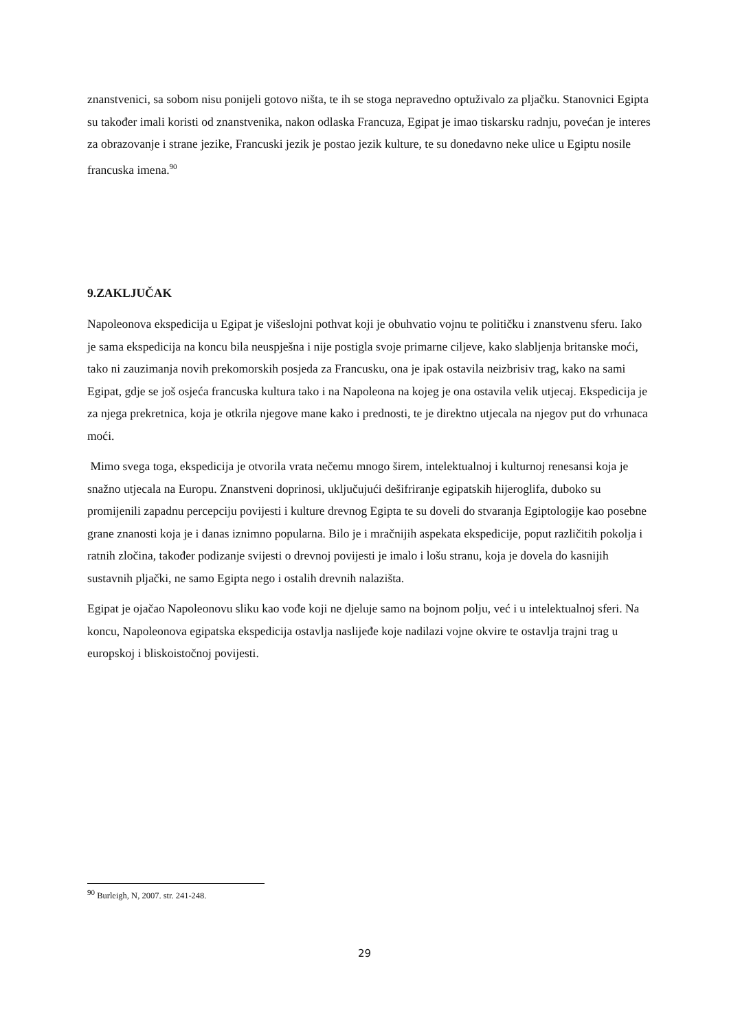znanstvenici, sa sobom nisu ponijeli gotovo ništa, te ih se stoga nepravedno optuživalo za pljačku. Stanovnici Egipta su također imali koristi od znanstvenika, nakon odlaska Francuza, Egipat je imao tiskarsku radnju, povećan je interes za obrazovanje i strane jezike, Francuski jezik je postao jezik kulture, te su donedavno neke ulice u Egiptu nosile francuska imena.<sup>90</sup>
9.ZAKLJUČAK
Napoleonova ekspedicija u Egipat je višeslojni pothvat koji je obuhvatio vojnu te političku i znanstvenu sferu. Iako je sama ekspedicija na koncu bila neuspješna i nije postigla svoje primarne ciljeve, kako slabljenja britanske moći, tako ni zauzimanja novih prekomorskih posjeda za Francusku, ona je ipak ostavila neizbrisiv trag, kako na sami Egipat, gdje se još osjeća francuska kultura tako i na Napoleona na kojeg je ona ostavila velik utjecaj. Ekspedicija je za njega prekretnica, koja je otkrila njegove mane kako i prednosti, te je direktno utjecala na njegov put do vrhunaca moći.
Mimo svega toga, ekspedicija je otvorila vrata nečemu mnogo širem, intelektualnoj i kulturnoj renesansi koja je snažno utjecala na Europu. Znanstveni doprinosi, uključujući dešifriranje egipatskih hijeroglifa, duboko su promijenili zapadnu percepciju povijesti i kulture drevnog Egipta te su doveli do stvaranja Egiptologije kao posebne grane znanosti koja je i danas iznimno popularna. Bilo je i mračnijih aspekata ekspedicije, poput različitih pokolja i ratnih zločina, također podizanje svijesti o drevnoj povijesti je imalo i lošu stranu, koja je dovela do kasnijih sustavnih pljački, ne samo Egipta nego i ostalih drevnih nalazišta.
Egipat je ojačao Napoleonovu sliku kao vođe koji ne djeluje samo na bojnom polju, već i u intelektualnoj sferi. Na koncu, Napoleonova egipatska ekspedicija ostavlja naslijeđe koje nadilazi vojne okvire te ostavlja trajni trag u europskoj i bliskoistočnoj povijesti.
<sup>90</sup> Burleigh, N, 2007. str. 241-248.
29